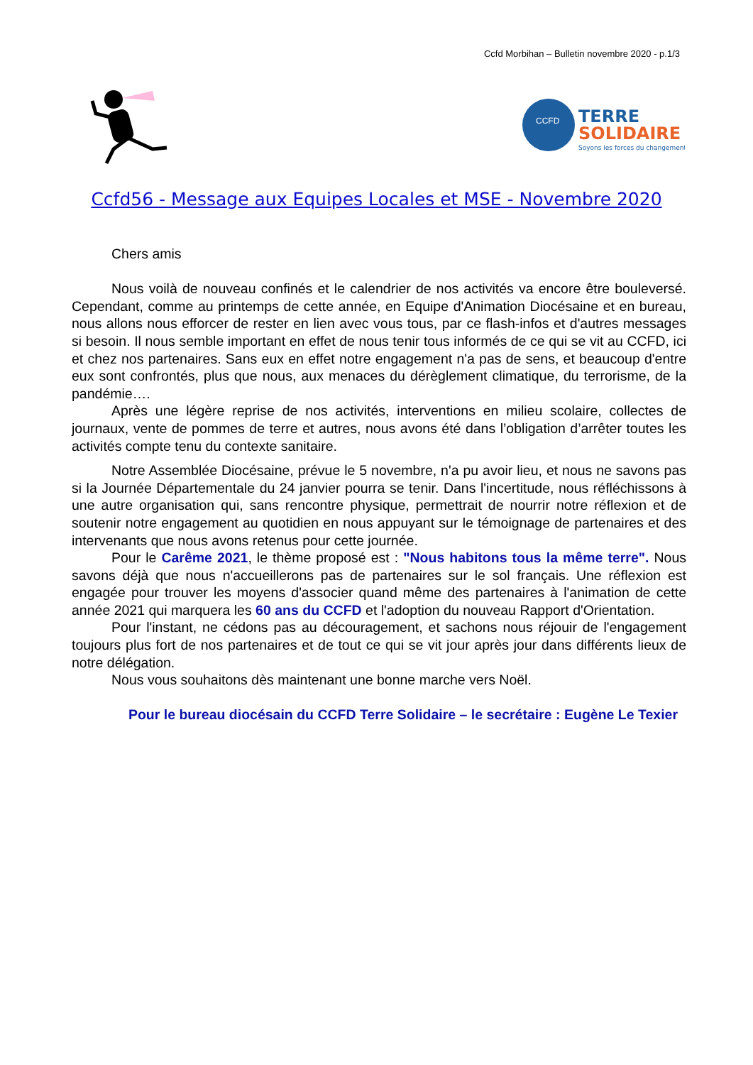Ccfd Morbihan – Bulletin novembre 2020 - p.1/3
CCFD
TERRE
SOLIDAIRE
Soyons les forces du changement
Ccfd56 - Message aux Equipes Locales et MSE - Novembre 2020
Chers amis
Nous voilà de nouveau confinés et le calendrier de nos activités va encore être bouleversé. Cependant, comme au printemps de cette année, en Equipe d'Animation Diocésaine et en bureau, nous allons nous efforcer de rester en lien avec vous tous, par ce flash-infos et d'autres messages si besoin. Il nous semble important en effet de nous tenir tous informés de ce qui se vit au CCFD, ici et chez nos partenaires. Sans eux en effet notre engagement n'a pas de sens, et beaucoup d'entre eux sont confrontés, plus que nous, aux menaces du dérèglement climatique, du terrorisme, de la pandémie….
Après une légère reprise de nos activités, interventions en milieu scolaire, collectes de journaux, vente de pommes de terre et autres, nous avons été dans l’obligation d’arrêter toutes les activités compte tenu du contexte sanitaire.
Notre Assemblée Diocésaine, prévue le 5 novembre, n'a pu avoir lieu, et nous ne savons pas si la Journée Départementale du 24 janvier pourra se tenir. Dans l'incertitude, nous réfléchissons à une autre organisation qui, sans rencontre physique, permettrait de nourrir notre réflexion et de soutenir notre engagement au quotidien en nous appuyant sur le témoignage de partenaires et des intervenants que nous avons retenus pour cette journée.
Pour le Carême 2021, le thème proposé est : "Nous habitons tous la même terre". Nous savons déjà que nous n'accueillerons pas de partenaires sur le sol français. Une réflexion est engagée pour trouver les moyens d'associer quand même des partenaires à l'animation de cette année 2021 qui marquera les 60 ans du CCFD et l'adoption du nouveau Rapport d'Orientation.
Pour l'instant, ne cédons pas au découragement, et sachons nous réjouir de l'engagement toujours plus fort de nos partenaires et de tout ce qui se vit jour après jour dans différents lieux de notre délégation.
Nous vous souhaitons dès maintenant une bonne marche vers Noël.
Pour le bureau diocésain du CCFD Terre Solidaire – le secrétaire : Eugène Le Texier